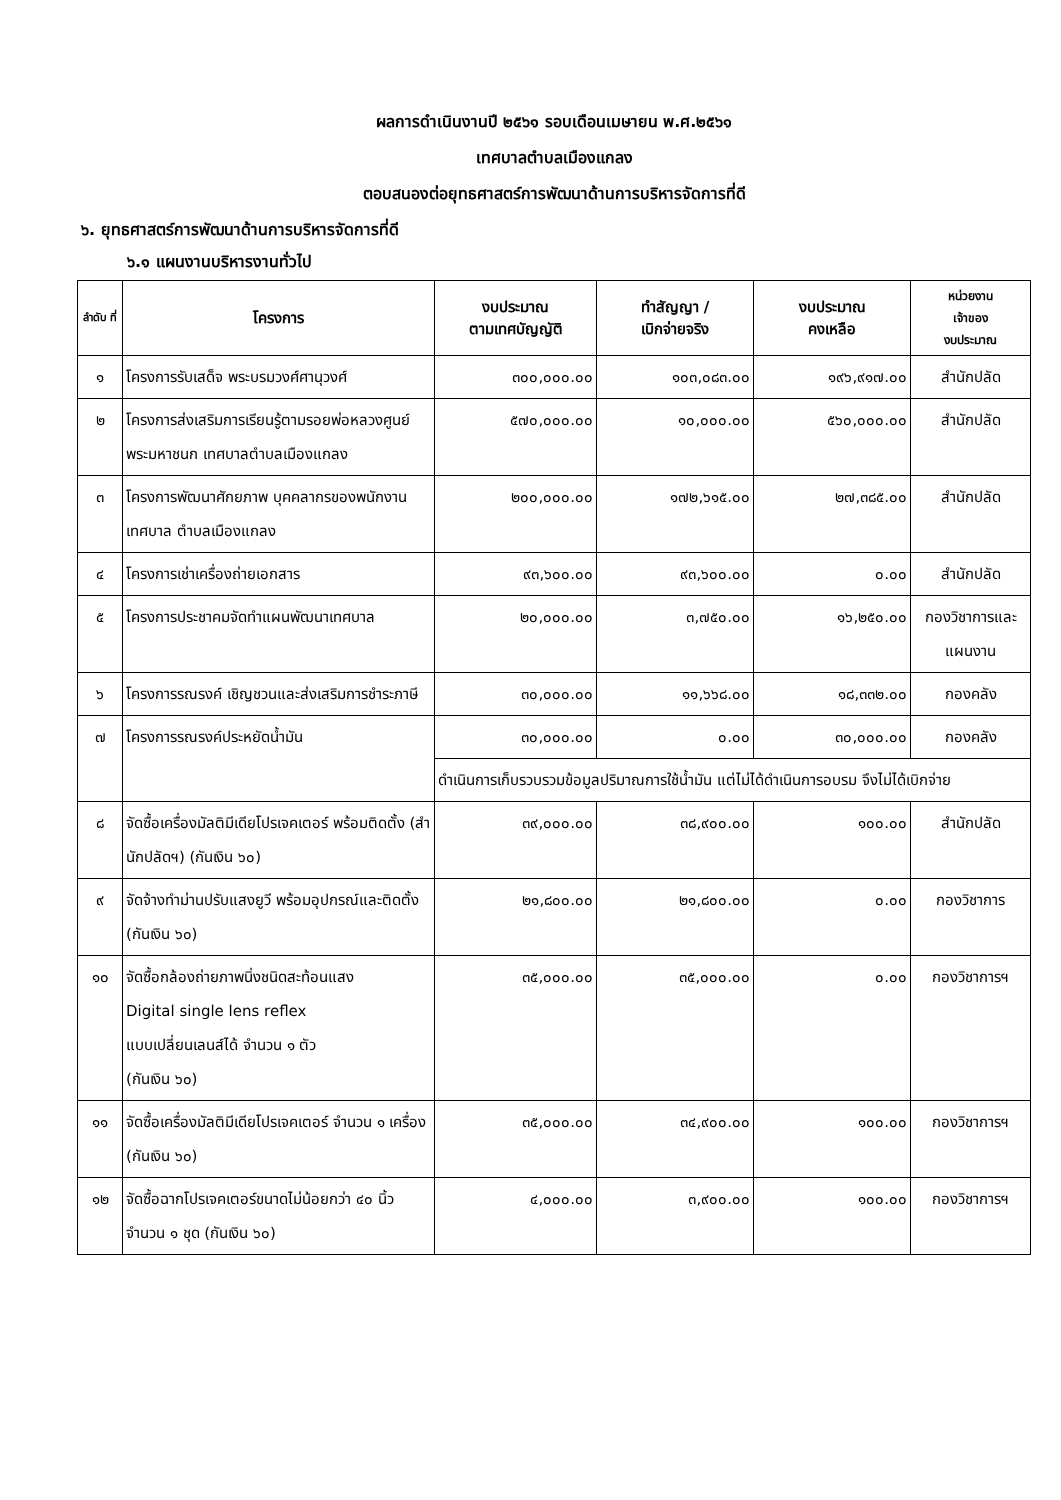ผลการดำเนินงานปี ๒๕๖๑ รอบเดือนเมษายน พ.ศ.๒๕๖๑
เทศบาลตำบลเมืองแกลง
ตอบสนองต่อยุทธศาสตร์การพัฒนาด้านการบริหารจัดการที่ดี
๖. ยุทธศาสตร์การพัฒนาด้านการบริหารจัดการที่ดี
๖.๑ แผนงานบริหารงานทั่วไป
| ลำดับ ที่ | โครงการ | งบประมาณ ตามเทศบัญญัติ | ทำสัญญา / เบิกจ่ายจริง | งบประมาณ คงเหลือ | หน่วยงาน เจ้าของ งบประมาณ |
| --- | --- | --- | --- | --- | --- |
| ๑ | โครงการรับเสด็จ พระบรมวงศ์ศานุวงศ์ | ๓๐๐,๐๐๐.๐๐ | ๑๐๓,๐๘๓.๐๐ | ๑๙๖,๙๑๗.๐๐ | สำนักปลัด |
| ๒ | โครงการส่งเสริมการเรียนรู้ตามรอยพ่อหลวงศูนย์พระมหาชนก เทศบาลตำบลเมืองแกลง | ๕๗๐,๐๐๐.๐๐ | ๑๐,๐๐๐.๐๐ | ๕๖๐,๐๐๐.๐๐ | สำนักปลัด |
| ๓ | โครงการพัฒนาศักยภาพ บุคคลากรของพนักงานเทศบาล ตำบลเมืองแกลง | ๒๐๐,๐๐๐.๐๐ | ๑๗๒,๖๑๕.๐๐ | ๒๗,๓๘๕.๐๐ | สำนักปลัด |
| ๔ | โครงการเช่าเครื่องถ่ายเอกสาร | ๙๓,๖๐๐.๐๐ | ๙๓,๖๐๐.๐๐ | ๐.๐๐ | สำนักปลัด |
| ๕ | โครงการประชาคมจัดทำแผนพัฒนาเทศบาล | ๒๐,๐๐๐.๐๐ | ๓,๗๕๐.๐๐ | ๑๖,๒๕๐.๐๐ | กองวิชาการและแผนงาน |
| ๖ | โครงการรณรงค์ เชิญชวนและส่งเสริมการชำระภาษี | ๓๐,๐๐๐.๐๐ | ๑๑,๖๖๘.๐๐ | ๑๘,๓๓๒.๐๐ | กองคลัง |
| ๗ | โครงการรณรงค์ประหยัดน้ำมัน | ๓๐,๐๐๐.๐๐ | ๐.๐๐ | ๓๐,๐๐๐.๐๐ | กองคลัง |
| | | ดำเนินการเก็บรวบรวมข้อมูลปริมาณการใช้น้ำมัน แต่ไม่ได้ดำเนินการอบรม จึงไม่ได้เบิกจ่าย | | | |
| ๘ | จัดซื้อเครื่องมัลติมีเดียโปรเจคเตอร์ พร้อมติดตั้ง (สำนักปลัดฯ) (กันเงิน ๖๐) | ๓๙,๐๐๐.๐๐ | ๓๘,๙๐๐.๐๐ | ๑๐๐.๐๐ | สำนักปลัด |
| ๙ | จัดจ้างทำม่านปรับแสงยูวี พร้อมอุปกรณ์และติดตั้ง (กันเงิน ๖๐) | ๒๑,๘๐๐.๐๐ | ๒๑,๘๐๐.๐๐ | ๐.๐๐ | กองวิชาการ |
| ๑๐ | จัดซื้อกล้องถ่ายภาพนิ่งชนิดสะท้อนแสง Digital single lens reflex แบบเปลี่ยนเลนส์ได้ จำนวน ๑ ตัว (กันเงิน ๖๐) | ๓๕,๐๐๐.๐๐ | ๓๕,๐๐๐.๐๐ | ๐.๐๐ | กองวิชาการฯ |
| ๑๑ | จัดซื้อเครื่องมัลติมีเดียโปรเจคเตอร์ จำนวน ๑ เครื่อง (กันเงิน ๖๐) | ๓๕,๐๐๐.๐๐ | ๓๔,๙๐๐.๐๐ | ๑๐๐.๐๐ | กองวิชาการฯ |
| ๑๒ | จัดซื้อฉากโปรเจคเตอร์ขนาดไม่น้อยกว่า ๔๐ นิ้ว จำนวน ๑ ชุด (กันเงิน ๖๐) | ๔,๐๐๐.๐๐ | ๓,๙๐๐.๐๐ | ๑๐๐.๐๐ | กองวิชาการฯ |